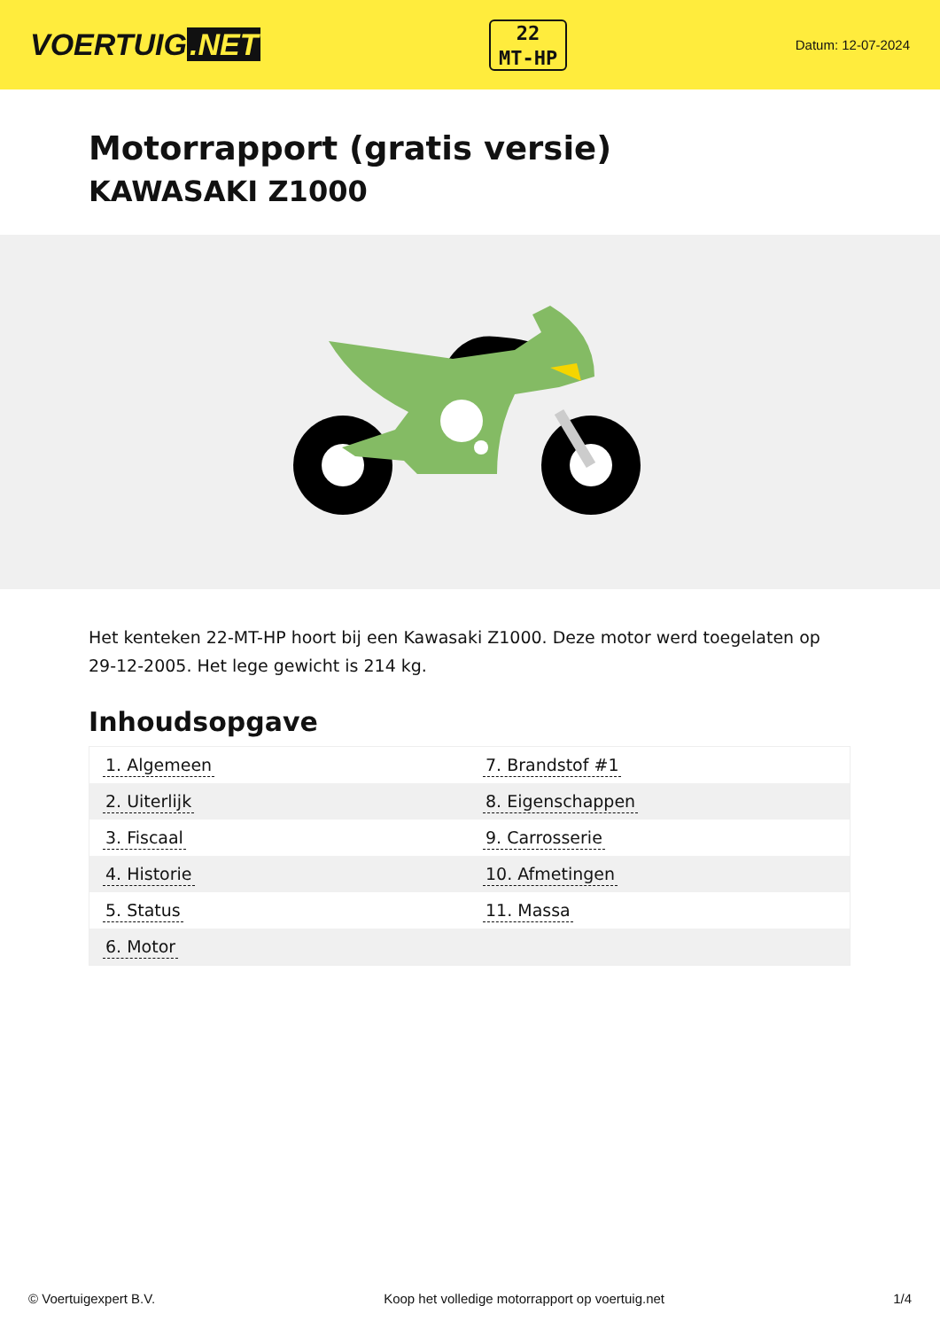VOERTUIG.NET
22
MT-HP
Datum: 12-07-2024
Motorrapport (gratis versie)
KAWASAKI Z1000
Het kenteken 22-MT-HP hoort bij een Kawasaki Z1000. Deze motor werd toegelaten op 29-12-2005. Het lege gewicht is 214 kg.
Inhoudsopgave
| 1. Algemeen | 7. Brandstof #1 |
| 2. Uiterlijk | 8. Eigenschappen |
| 3. Fiscaal | 9. Carrosserie |
| 4. Historie | 10. Afmetingen |
| 5. Status | 11. Massa |
| 6. Motor | |
© Voertuigexpert B.V. Koop het volledige motorrapport op voertuig.net
1/4